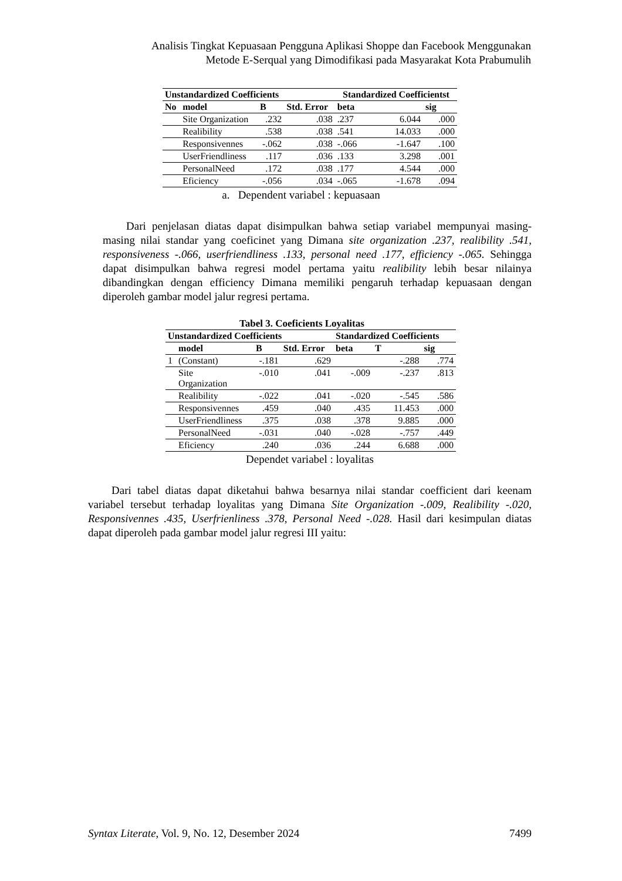Analisis Tingkat Kepuasaan Pengguna Aplikasi Shoppe dan Facebook Menggunakan
Metode E-Serqual yang Dimodifikasi pada Masyarakat Kota Prabumulih
| Unstandardized Coefficients | | | | Standardized Coefficientst | | |
| --- | --- | --- | --- | --- | --- | --- |
| No | model | B | Std. Error | beta | | sig |
| | Site Organization | .232 | .038 | .237 | 6.044 | .000 |
| | Realibility | .538 | .038 | .541 | 14.033 | .000 |
| | Responsivennes | -.062 | .038 | -.066 | -1.647 | .100 |
| | UserFriendliness | .117 | .036 | .133 | 3.298 | .001 |
| | PersonalNeed | .172 | .038 | .177 | 4.544 | .000 |
| | Eficiency | -.056 | .034 | -.065 | -1.678 | .094 |
a. Dependent variabel : kepuasaan
Dari penjelasan diatas dapat disimpulkan bahwa setiap variabel mempunyai masing-masing nilai standar yang coeficinet yang Dimana site organization .237, realibility .541, responsiveness -.066, userfriendliness .133, personal need .177, efficiency -.065. Sehingga dapat disimpulkan bahwa regresi model pertama yaitu realibility lebih besar nilainya dibandingkan dengan efficiency Dimana memiliki pengaruh terhadap kepuasaan dengan diperoleh gambar model jalur regresi pertama.
Tabel 3. Coeficients Loyalitas
| Unstandardized Coefficients | | | | Standardized Coefficients | | |
| --- | --- | --- | --- | --- | --- | --- |
| | model | B | Std. Error | beta | T | sig |
| 1 | (Constant) | -.181 | .629 | | -.288 | .774 |
| | Site Organization | -.010 | .041 | -.009 | -.237 | .813 |
| | Realibility | -.022 | .041 | -.020 | -.545 | .586 |
| | Responsivennes | .459 | .040 | .435 | 11.453 | .000 |
| | UserFriendliness | .375 | .038 | .378 | 9.885 | .000 |
| | PersonalNeed | -.031 | .040 | -.028 | -.757 | .449 |
| | Eficiency | .240 | .036 | .244 | 6.688 | .000 |
Dependet variabel : loyalitas
Dari tabel diatas dapat diketahui bahwa besarnya nilai standar coefficient dari keenam variabel tersebut terhadap loyalitas yang Dimana Site Organization -.009, Realibility -.020, Responsivennes .435, Userfrienliness .378, Personal Need -.028. Hasil dari kesimpulan diatas dapat diperoleh pada gambar model jalur regresi III yaitu:
Syntax Literate, Vol. 9, No. 12, Desember 2024 7499